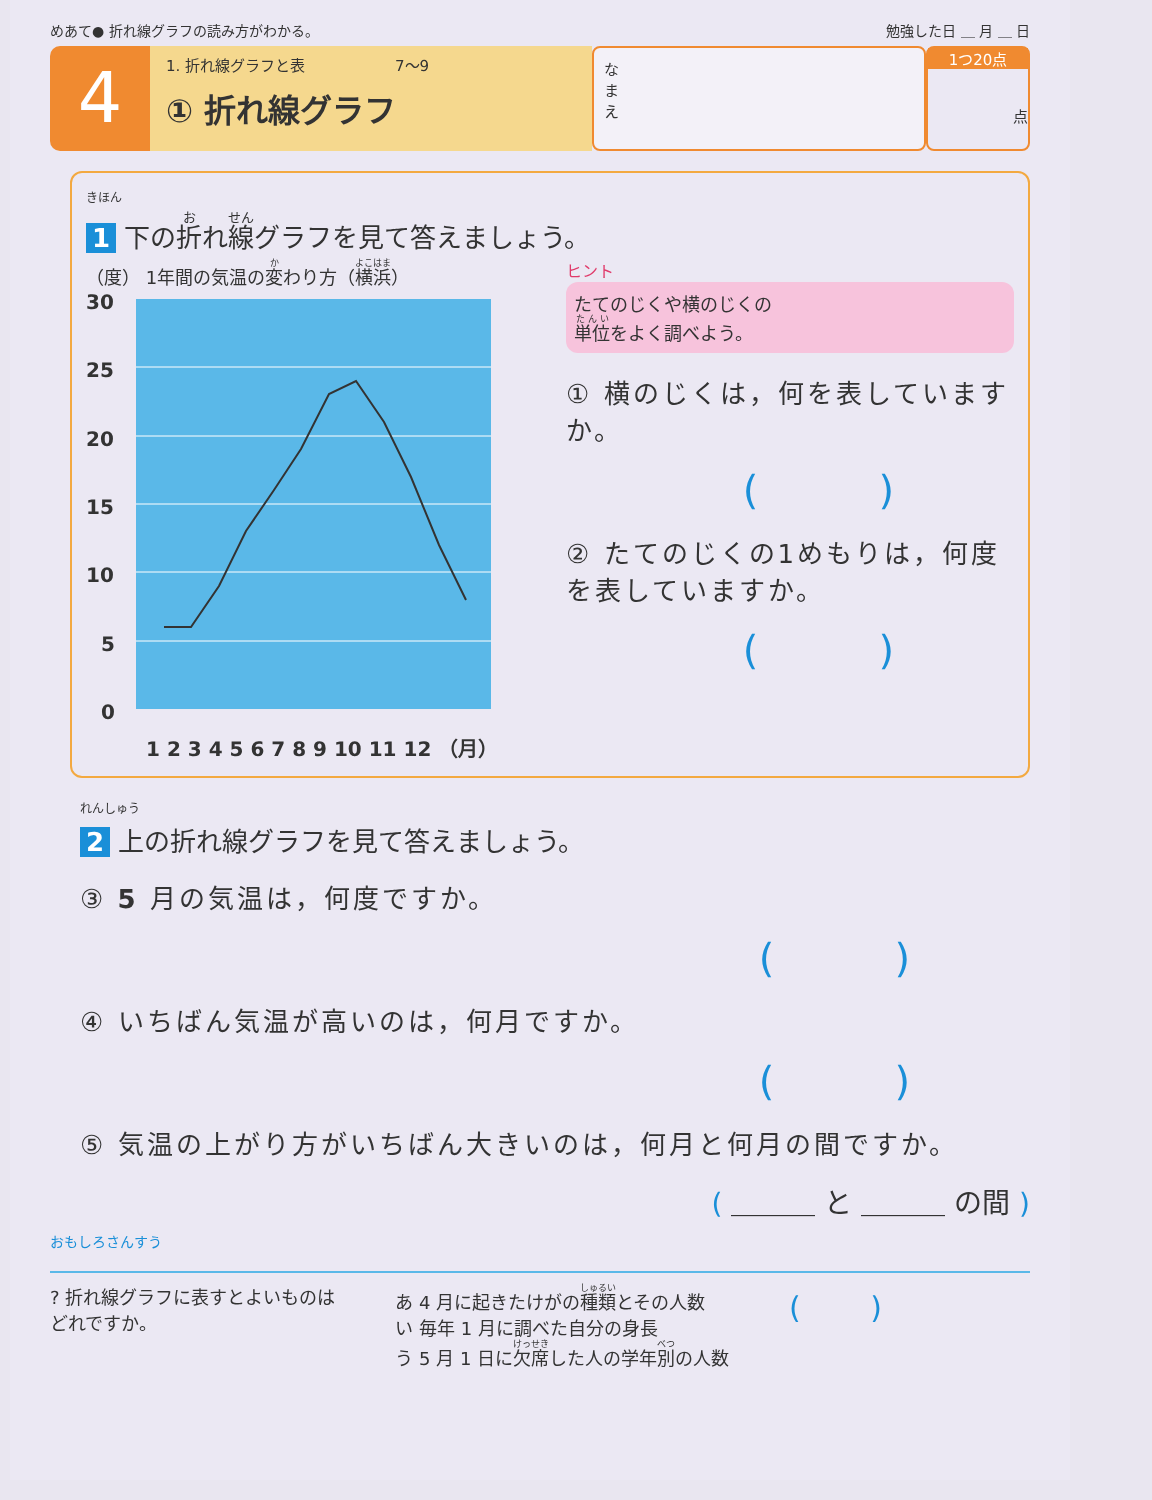めあて● 折れ線グラフの読み方がわかる。 勉強した日 ＿ 月 ＿ 日
4
1. 折れ線グラフと表　　　　　　7～9
① 折れ線グラフ
な
ま
え
1つ20点
点
きほん
1 下の折れ線グラフを見て答えましょう。
（度） 1年間の気温の変わり方（横浜）
30
25
20
15
10
5
0
1 2 3 4 5 6 7 8 9 10 11 12 （月）
ヒント
たてのじくや横のじくの
単位をよく調べよう。
① 横のじくは，何を表していますか。
()
② たてのじくの1めもりは，何度を表していますか。
()
れんしゅう
2 上の折れ線グラフを見て答えましょう。
③ 5 月の気温は，何度ですか。
()
④ いちばん気温が高いのは，何月ですか。
()
⑤ 気温の上がり方がいちばん大きいのは，何月と何月の間ですか。
( ＿＿＿ と ＿＿＿ の間 )
おもしろさんすう
? 折れ線グラフに表すとよいものは
どれですか。
あ 4 月に起きたけがの種類とその人数
い 毎年 1 月に調べた自分の身長
う 5 月 1 日に欠席した人の学年別の人数
(　　 )